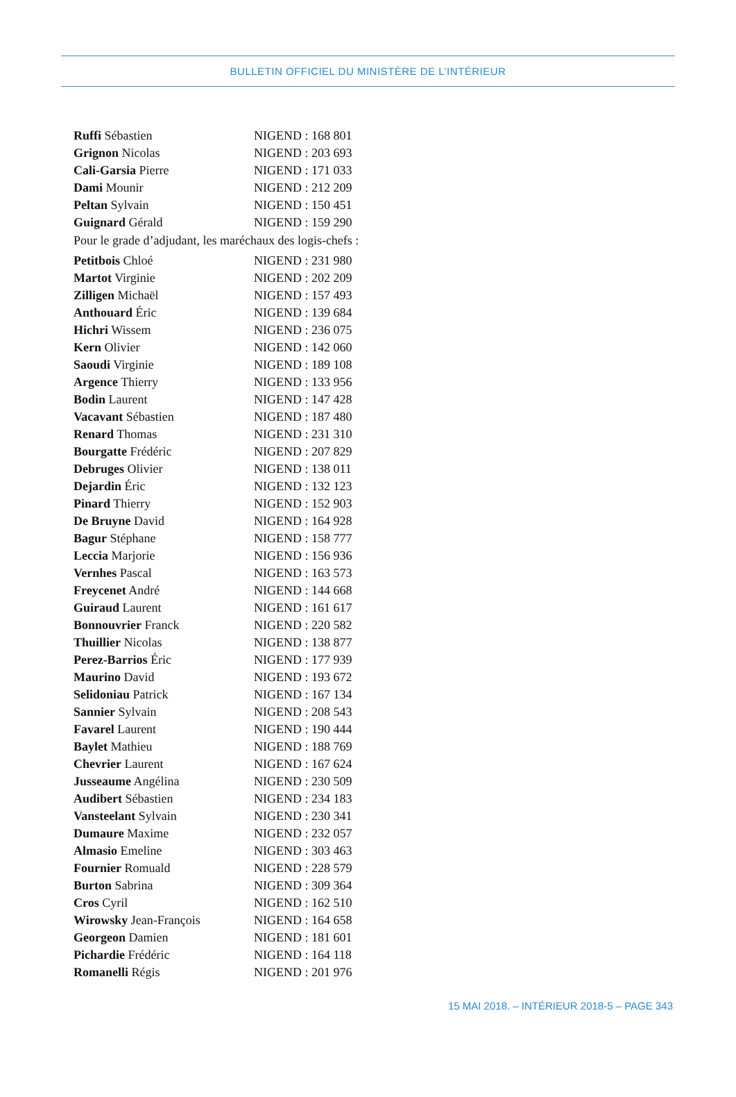BULLETIN OFFICIEL DU MINISTÈRE DE L’INTÉRIEUR
| Ruffi Sébastien | NIGEND : 168 801 |
| Grignon Nicolas | NIGEND : 203 693 |
| Cali-Garsia Pierre | NIGEND : 171 033 |
| Dami Mounir | NIGEND : 212 209 |
| Peltan Sylvain | NIGEND : 150 451 |
| Guignard Gérald | NIGEND : 159 290 |
Pour le grade d’adjudant, les maréchaux des logis-chefs :
| Petitbois Chloé | NIGEND : 231 980 |
| Martot Virginie | NIGEND : 202 209 |
| Zilligen Michaël | NIGEND : 157 493 |
| Anthouard Éric | NIGEND : 139 684 |
| Hichri Wissem | NIGEND : 236 075 |
| Kern Olivier | NIGEND : 142 060 |
| Saoudi Virginie | NIGEND : 189 108 |
| Argence Thierry | NIGEND : 133 956 |
| Bodin Laurent | NIGEND : 147 428 |
| Vacavant Sébastien | NIGEND : 187 480 |
| Renard Thomas | NIGEND : 231 310 |
| Bourgatte Frédéric | NIGEND : 207 829 |
| Debruges Olivier | NIGEND : 138 011 |
| Dejardin Éric | NIGEND : 132 123 |
| Pinard Thierry | NIGEND : 152 903 |
| De Bruyne David | NIGEND : 164 928 |
| Bagur Stéphane | NIGEND : 158 777 |
| Leccia Marjorie | NIGEND : 156 936 |
| Vernhes Pascal | NIGEND : 163 573 |
| Freycenet André | NIGEND : 144 668 |
| Guiraud Laurent | NIGEND : 161 617 |
| Bonnouvrier Franck | NIGEND : 220 582 |
| Thuillier Nicolas | NIGEND : 138 877 |
| Perez-Barrios Éric | NIGEND : 177 939 |
| Maurino David | NIGEND : 193 672 |
| Selidoniau Patrick | NIGEND : 167 134 |
| Sannier Sylvain | NIGEND : 208 543 |
| Favarel Laurent | NIGEND : 190 444 |
| Baylet Mathieu | NIGEND : 188 769 |
| Chevrier Laurent | NIGEND : 167 624 |
| Jusseaume Angélina | NIGEND : 230 509 |
| Audibert Sébastien | NIGEND : 234 183 |
| Vansteelant Sylvain | NIGEND : 230 341 |
| Dumaure Maxime | NIGEND : 232 057 |
| Almasio Emeline | NIGEND : 303 463 |
| Fournier Romuald | NIGEND : 228 579 |
| Burton Sabrina | NIGEND : 309 364 |
| Cros Cyril | NIGEND : 162 510 |
| Wirowsky Jean-François | NIGEND : 164 658 |
| Georgeon Damien | NIGEND : 181 601 |
| Pichardie Frédéric | NIGEND : 164 118 |
| Romanelli Régis | NIGEND : 201 976 |
15 MAI 2018. – INTÉRIEUR 2018-5 – PAGE 343